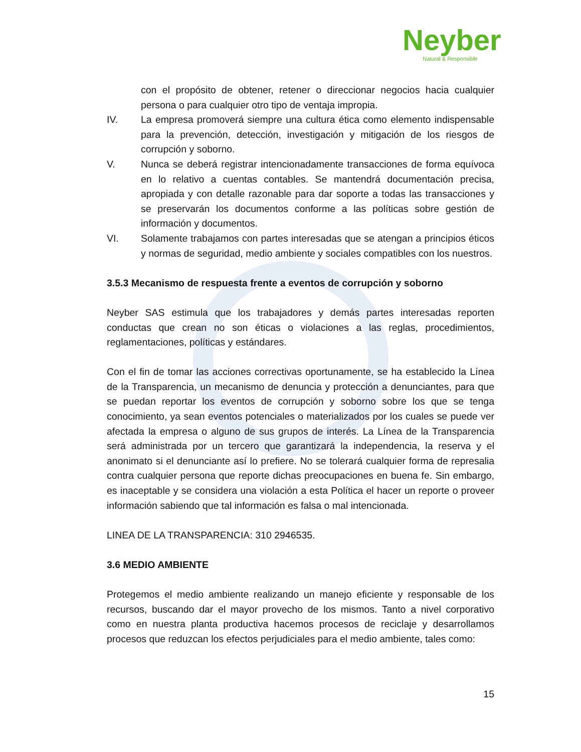Neyber
Natural & Responsible
con el propósito de obtener, retener o direccionar negocios hacia cualquier persona o para cualquier otro tipo de ventaja impropia.
IV. La empresa promoverá siempre una cultura ética como elemento indispensable para la prevención, detección, investigación y mitigación de los riesgos de corrupción y soborno.
V. Nunca se deberá registrar intencionadamente transacciones de forma equívoca en lo relativo a cuentas contables. Se mantendrá documentación precisa, apropiada y con detalle razonable para dar soporte a todas las transacciones y se preservarán los documentos conforme a las políticas sobre gestión de información y documentos.
VI. Solamente trabajamos con partes interesadas que se atengan a principios éticos y normas de seguridad, medio ambiente y sociales compatibles con los nuestros.
3.5.3 Mecanismo de respuesta frente a eventos de corrupción y soborno
Neyber SAS estimula que los trabajadores y demás partes interesadas reporten conductas que crean no son éticas o violaciones a las reglas, procedimientos, reglamentaciones, políticas y estándares.
Con el fin de tomar las acciones correctivas oportunamente, se ha establecido la Línea de la Transparencia, un mecanismo de denuncia y protección a denunciantes, para que se puedan reportar los eventos de corrupción y soborno sobre los que se tenga conocimiento, ya sean eventos potenciales o materializados por los cuales se puede ver afectada la empresa o alguno de sus grupos de interés. La Línea de la Transparencia será administrada por un tercero que garantizará la independencia, la reserva y el anonimato si el denunciante así lo prefiere. No se tolerará cualquier forma de represalia contra cualquier persona que reporte dichas preocupaciones en buena fe. Sin embargo, es inaceptable y se considera una violación a esta Política el hacer un reporte o proveer información sabiendo que tal información es falsa o mal intencionada.
LINEA DE LA TRANSPARENCIA: 310 2946535.
3.6 MEDIO AMBIENTE
Protegemos el medio ambiente realizando un manejo eficiente y responsable de los recursos, buscando dar el mayor provecho de los mismos. Tanto a nivel corporativo como en nuestra planta productiva hacemos procesos de reciclaje y desarrollamos procesos que reduzcan los efectos perjudiciales para el medio ambiente, tales como:
15